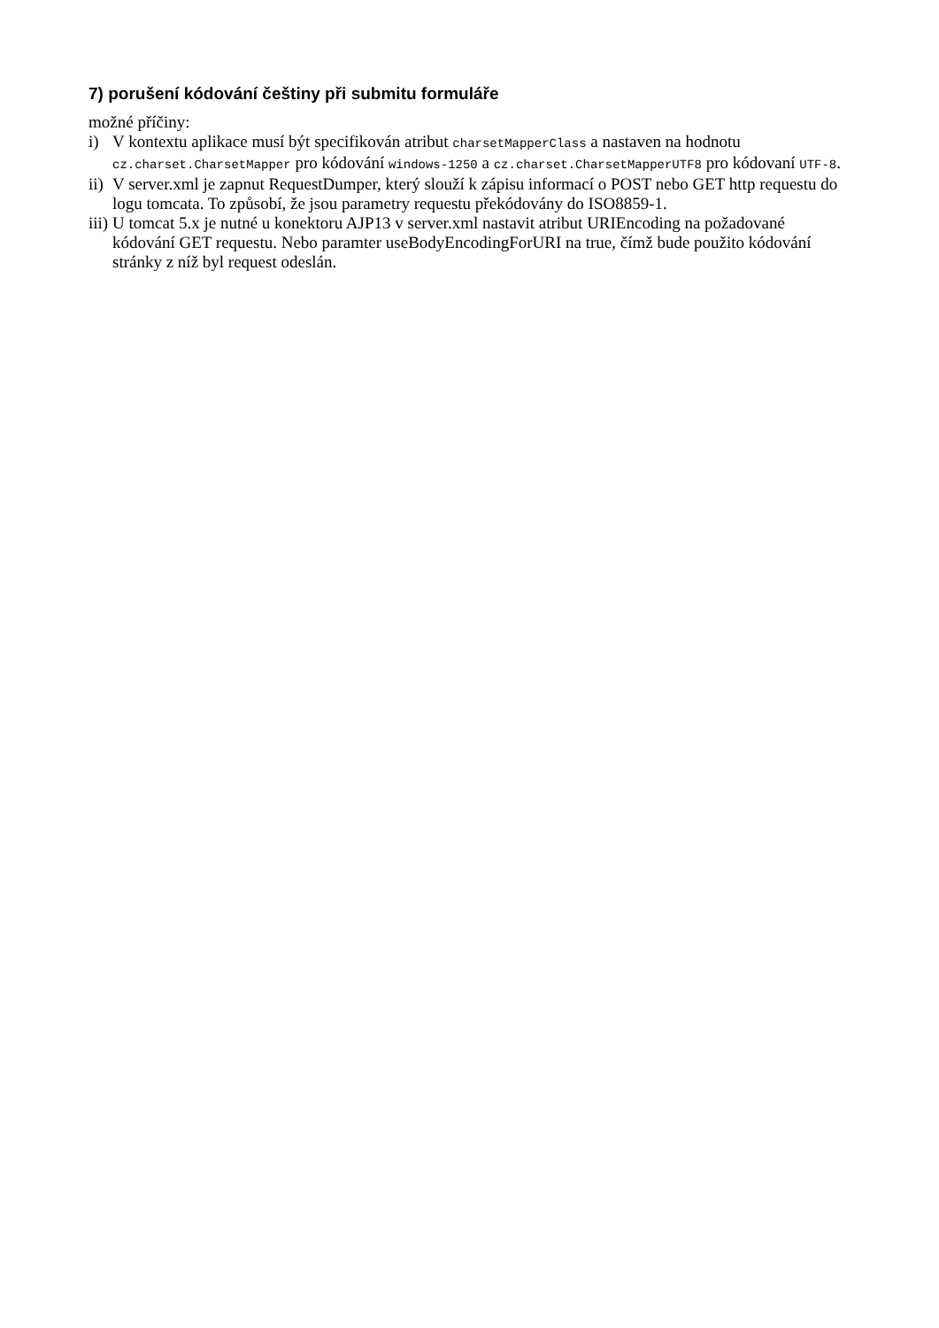7) porušení kódování češtiny při submitu formuláře
možné příčiny:
i) V kontextu aplikace musí být specifikován atribut charsetMapperClass a nastaven na hodnotu cz.charset.CharsetMapper pro kódování windows-1250 a cz.charset.CharsetMapperUTF8 pro kódovaní UTF-8.
ii) V server.xml je zapnut RequestDumper, který slouží k zápisu informací o POST nebo GET http requestu do logu tomcata. To způsobí, že jsou parametry requestu překódovány do ISO8859-1.
iii) U tomcat 5.x je nutné u konektoru AJP13 v server.xml nastavit atribut URIEncoding na požadované kódování GET requestu. Nebo paramter useBodyEncodingForURI na true, čímž bude použito kódování stránky z níž byl request odeslán.